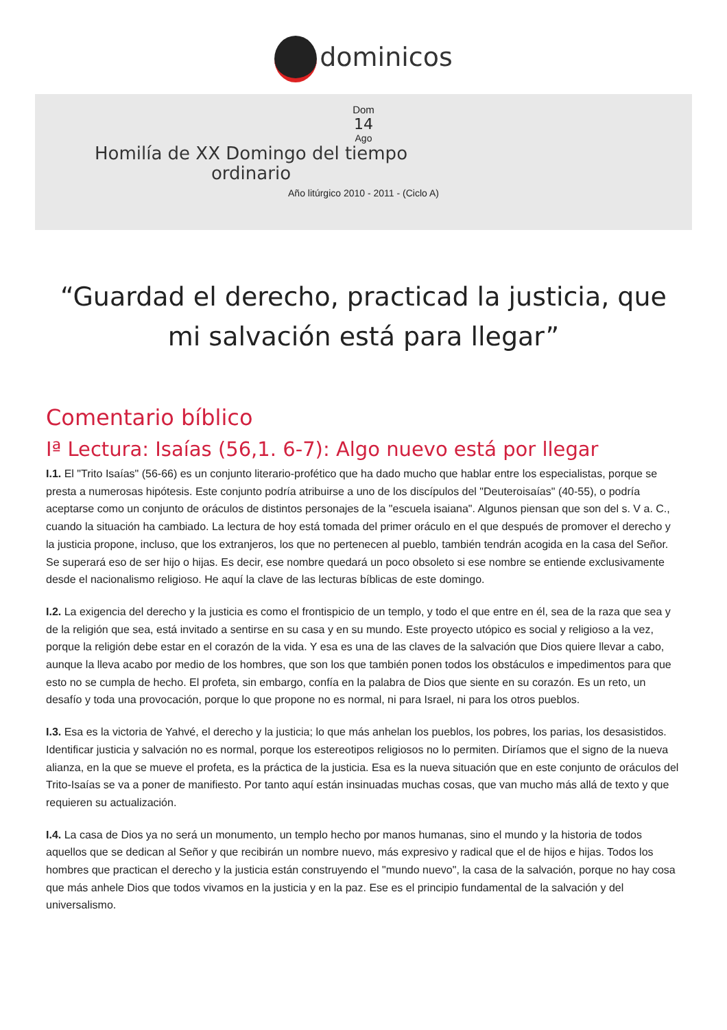dominicos
Dom
14
Ago
Homilía de XX Domingo del tiempo ordinario
Año litúrgico 2010 - 2011 - (Ciclo A)
“Guardad el derecho, practicad la justicia, que mi salvación está para llegar”
Comentario bíblico
Iª Lectura: Isaías (56,1. 6-7): Algo nuevo está por llegar
I.1. El "Trito Isaías" (56-66) es un conjunto literario-profético que ha dado mucho que hablar entre los especialistas, porque se presta a numerosas hipótesis. Este conjunto podría atribuirse a uno de los discípulos del "Deuteroisaías" (40-55), o podría aceptarse como un conjunto de oráculos de distintos personajes de la "escuela isaiana". Algunos piensan que son del s. V a. C., cuando la situación ha cambiado. La lectura de hoy está tomada del primer oráculo en el que después de promover el derecho y la justicia propone, incluso, que los extranjeros, los que no pertenecen al pueblo, también tendrán acogida en la casa del Señor. Se superará eso de ser hijo o hijas. Es decir, ese nombre quedará un poco obsoleto si ese nombre se entiende exclusivamente desde el nacionalismo religioso. He aquí la clave de las lecturas bíblicas de este domingo.
I.2. La exigencia del derecho y la justicia es como el frontispicio de un templo, y todo el que entre en él, sea de la raza que sea y de la religión que sea, está invitado a sentirse en su casa y en su mundo. Este proyecto utópico es social y religioso a la vez, porque la religión debe estar en el corazón de la vida. Y esa es una de las claves de la salvación que Dios quiere llevar a cabo, aunque la lleva acabo por medio de los hombres, que son los que también ponen todos los obstáculos e impedimentos para que esto no se cumpla de hecho. El profeta, sin embargo, confía en la palabra de Dios que siente en su corazón. Es un reto, un desafío y toda una provocación, porque lo que propone no es normal, ni para Israel, ni para los otros pueblos.
I.3. Esa es la victoria de Yahvé, el derecho y la justicia; lo que más anhelan los pueblos, los pobres, los parias, los desasistidos. Identificar justicia y salvación no es normal, porque los estereotipos religiosos no lo permiten. Diríamos que el signo de la nueva alianza, en la que se mueve el profeta, es la práctica de la justicia. Esa es la nueva situación que en este conjunto de oráculos del Trito-Isaías se va a poner de manifiesto. Por tanto aquí están insinuadas muchas cosas, que van mucho más allá de texto y que requieren su actualización.
I.4. La casa de Dios ya no será un monumento, un templo hecho por manos humanas, sino el mundo y la historia de todos aquellos que se dedican al Señor y que recibirán un nombre nuevo, más expresivo y radical que el de hijos e hijas. Todos los hombres que practican el derecho y la justicia están construyendo el "mundo nuevo", la casa de la salvación, porque no hay cosa que más anhele Dios que todos vivamos en la justicia y en la paz. Ese es el principio fundamental de la salvación y del universalismo.